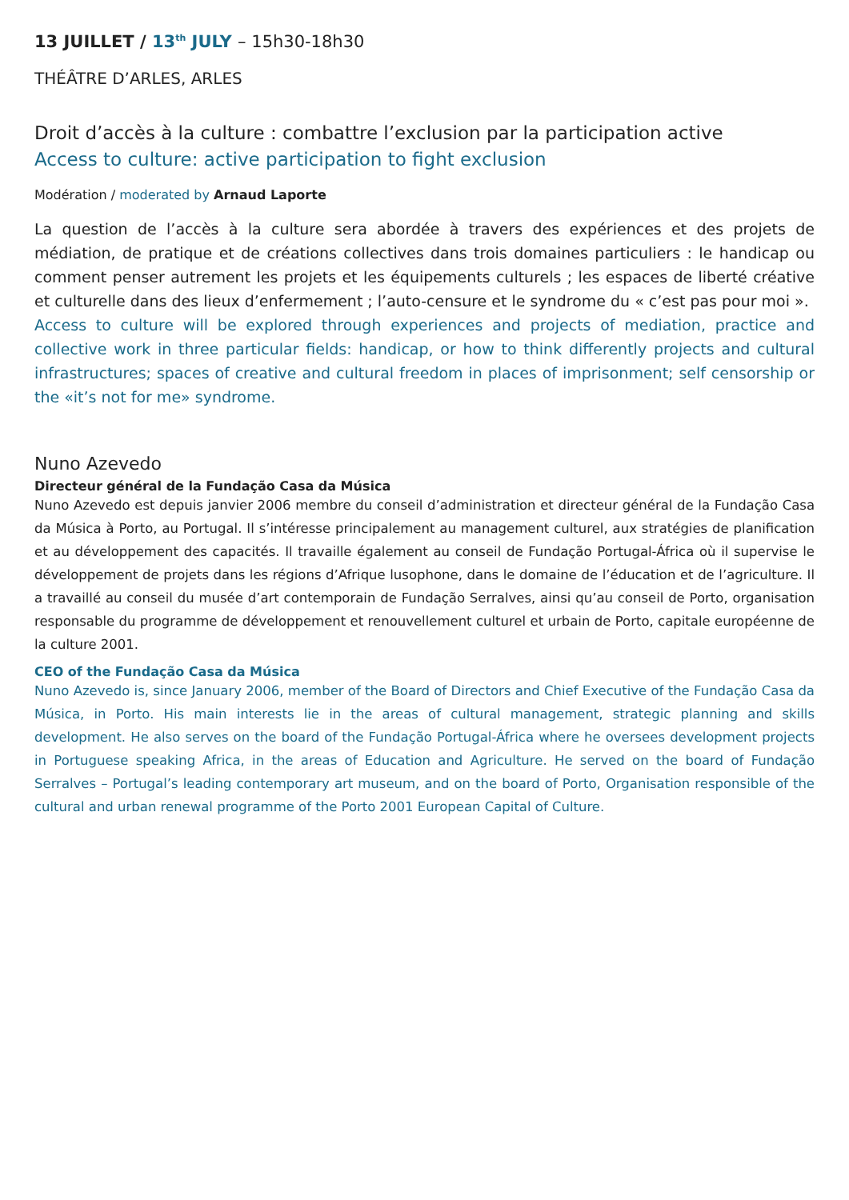13 JUILLET / 13<sup>th</sup> JULY – 15h30-18h30
THÉÂTRE D’ARLES, ARLES
Droit d’accès à la culture : combattre l’exclusion par la participation active
Access to culture: active participation to fight exclusion
Modération / moderated by Arnaud Laporte
La question de l’accès à la culture sera abordée à travers des expériences et des projets de médiation, de pratique et de créations collectives dans trois domaines particuliers : le handicap ou comment penser autrement les projets et les équipements culturels ; les espaces de liberté créative et culturelle dans des lieux d’enfermement ; l’auto-censure et le syndrome du « c’est pas pour moi ».
Access to culture will be explored through experiences and projects of mediation, practice and collective work in three particular fields: handicap, or how to think differently projects and cultural infrastructures; spaces of creative and cultural freedom in places of imprisonment; self censorship or the «it’s not for me» syndrome.
Nuno Azevedo
Directeur général de la Fundação Casa da Música
Nuno Azevedo est depuis janvier 2006 membre du conseil d’administration et directeur général de la Fundação Casa da Música à Porto, au Portugal. Il s’intéresse principalement au management culturel, aux stratégies de planification et au développement des capacités. Il travaille également au conseil de Fundação Portugal-África où il supervise le développement de projets dans les régions d’Afrique lusophone, dans le domaine de l’éducation et de l’agriculture. Il a travaillé au conseil du musée d’art contemporain de Fundação Serralves, ainsi qu’au conseil de Porto, organisation responsable du programme de développement et renouvellement culturel et urbain de Porto, capitale européenne de la culture 2001.
CEO of the Fundação Casa da Música
Nuno Azevedo is, since January 2006, member of the Board of Directors and Chief Executive of the Fundação Casa da Música, in Porto. His main interests lie in the areas of cultural management, strategic planning and skills development. He also serves on the board of the Fundação Portugal-África where he oversees development projects in Portuguese speaking Africa, in the areas of Education and Agriculture. He served on the board of Fundação Serralves – Portugal’s leading contemporary art museum, and on the board of Porto, Organisation responsible of the cultural and urban renewal programme of the Porto 2001 European Capital of Culture.